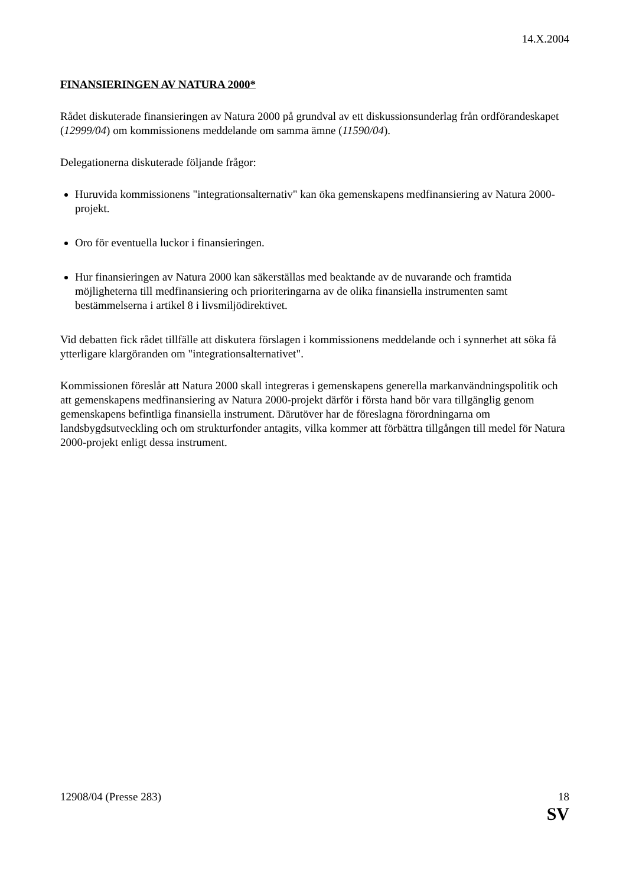14.X.2004
FINANSIERINGEN AV NATURA 2000*
Rådet diskuterade finansieringen av Natura 2000 på grundval av ett diskussionsunderlag från ordförandeskapet (12999/04) om kommissionens meddelande om samma ämne (11590/04).
Delegationerna diskuterade följande frågor:
Huruvida kommissionens "integrationsalternativ" kan öka gemenskapens medfinansiering av Natura 2000-projekt.
Oro för eventuella luckor i finansieringen.
Hur finansieringen av Natura 2000 kan säkerställas med beaktande av de nuvarande och framtida möjligheterna till medfinansiering och prioriteringarna av de olika finansiella instrumenten samt bestämmelserna i artikel 8 i livsmiljödirektivet.
Vid debatten fick rådet tillfälle att diskutera förslagen i kommissionens meddelande och i synnerhet att söka få ytterligare klargöranden om "integrationsalternativet".
Kommissionen föreslår att Natura 2000 skall integreras i gemenskapens generella markanvändningspolitik och att gemenskapens medfinansiering av Natura 2000-projekt därför i första hand bör vara tillgänglig genom gemenskapens befintliga finansiella instrument. Därutöver har de föreslagna förordningarna om landsbygdsutveckling och om strukturfonder antagits, vilka kommer att förbättra tillgången till medel för Natura 2000-projekt enligt dessa instrument.
12908/04 (Presse 283) 18
SV